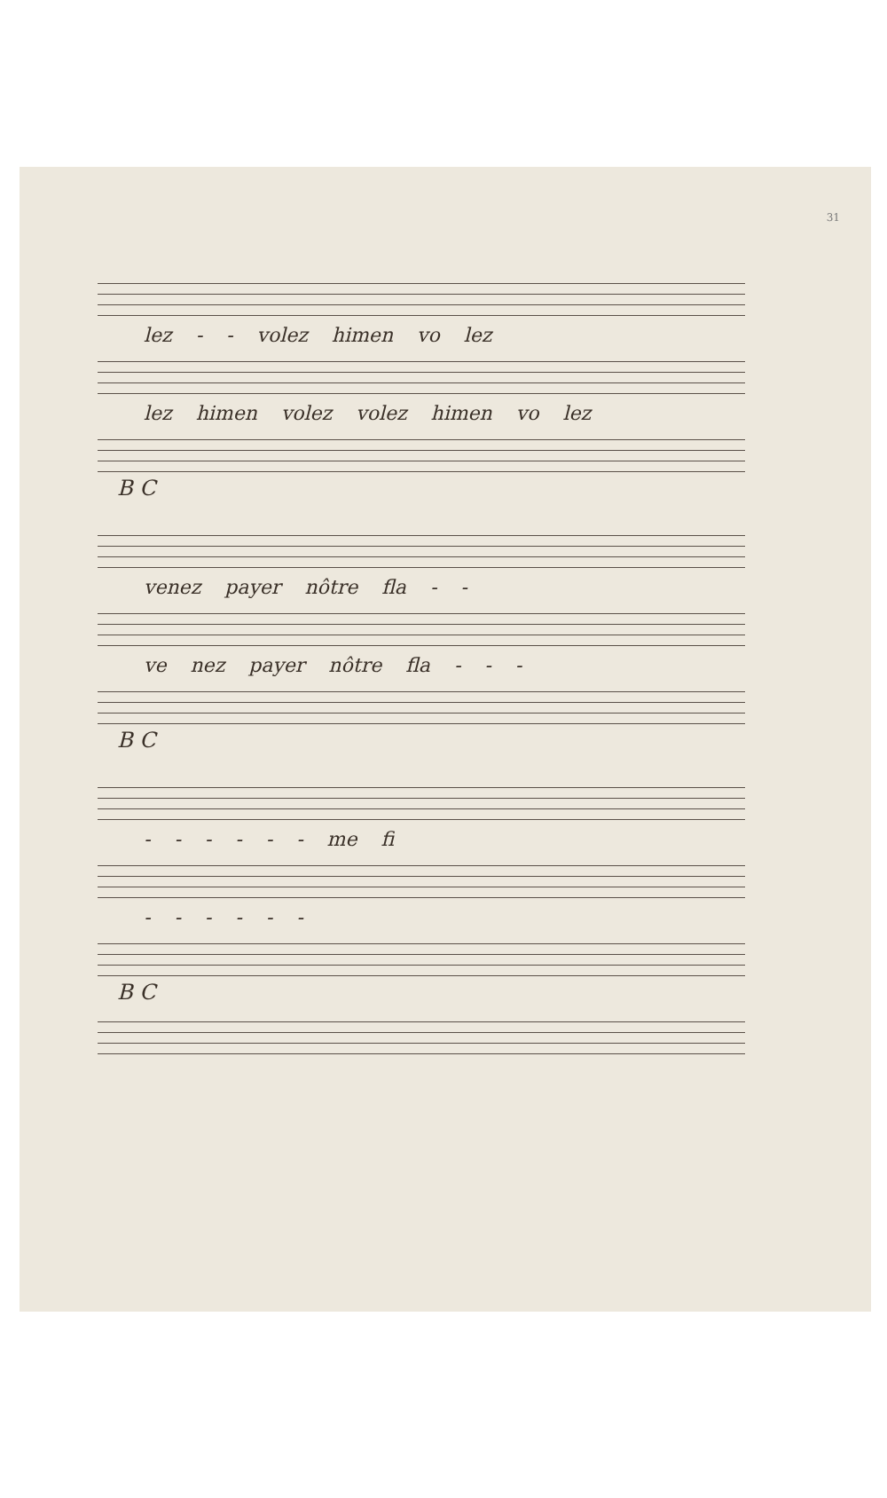31
lez - - volez himen vo lez
lez himen volez volez himen vo lez
B C
venez payer nôtre fla - -
ve nez payer nôtre fla - - -
B C
- - - - - - me fi
- - - - - -
B C